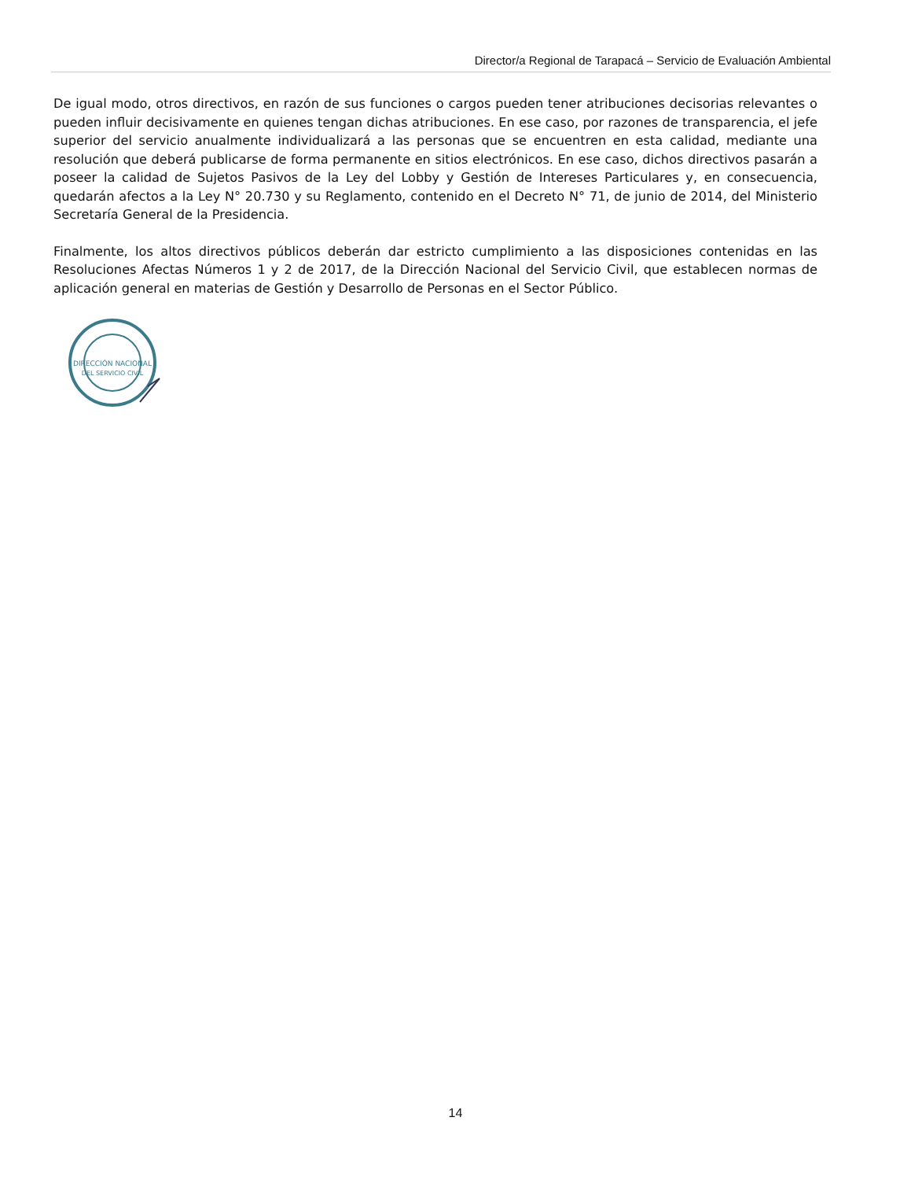Director/a Regional de Tarapacá – Servicio de Evaluación Ambiental
De igual modo, otros directivos, en razón de sus funciones o cargos pueden tener atribuciones decisorias relevantes o pueden influir decisivamente en quienes tengan dichas atribuciones. En ese caso, por razones de transparencia, el jefe superior del servicio anualmente individualizará a las personas que se encuentren en esta calidad, mediante una resolución que deberá publicarse de forma permanente en sitios electrónicos. En ese caso, dichos directivos pasarán a poseer la calidad de Sujetos Pasivos de la Ley del Lobby y Gestión de Intereses Particulares y, en consecuencia, quedarán afectos a la Ley N° 20.730 y su Reglamento, contenido en el Decreto N° 71, de junio de 2014, del Ministerio Secretaría General de la Presidencia.
Finalmente, los altos directivos públicos deberán dar estricto cumplimiento a las disposiciones contenidas en las Resoluciones Afectas Números 1 y 2 de 2017, de la Dirección Nacional del Servicio Civil, que establecen normas de aplicación general en materias de Gestión y Desarrollo de Personas en el Sector Público.
DIRECCIÓN NACIONAL
DEL SERVICIO CIVIL
14